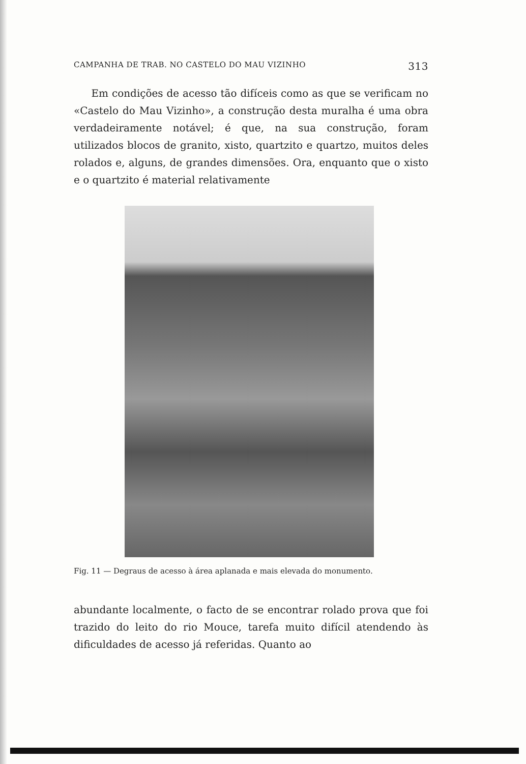CAMPANHA DE TRAB. NO CASTELO DO MAU VIZINHO 313
Em condições de acesso tão difíceis como as que se verificam no «Castelo do Mau Vizinho», a construção desta muralha é uma obra verdadeiramente notável; é que, na sua construção, foram utilizados blocos de granito, xisto, quartzito e quartzo, muitos deles rolados e, alguns, de grandes dimensões. Ora, enquanto que o xisto e o quartzito é material relativamente
Fig. 11 — Degraus de acesso à área aplanada e mais elevada do monumento.
abundante localmente, o facto de se encontrar rolado prova que foi trazido do leito do rio Mouce, tarefa muito difícil atendendo às dificuldades de acesso já referidas. Quanto ao